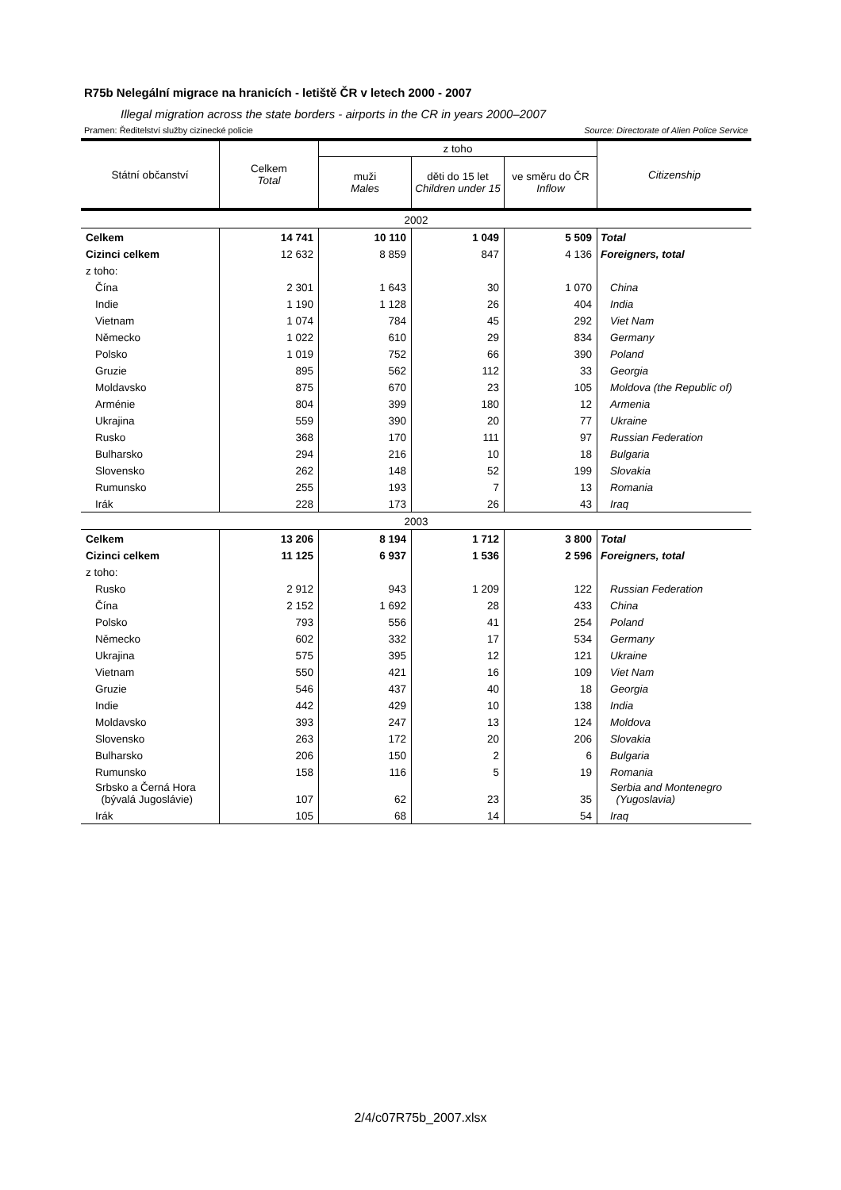R75b Nelegální migrace na hranicích - letiště ČR v letech 2000 - 2007
Illegal migration across the state borders - airports in the CR in years 2000–2007
Pramen: Ředitelství služby cizinecké policie Source: Directorate of Alien Police Service
| Státní občanství | Celkem Total | z toho | | | Citizenship |
| --- | --- | --- | --- | --- | --- |
| | | muži Males | děti do 15 let Children under 15 | ve směru do ČR Inflow | |
| 2002 | | | | | |
| Celkem | 14 741 | 10 110 | 1 049 | 5 509 | Total |
| Cizinci celkem | 12 632 | 8 859 | 847 | 4 136 | Foreigners, total |
| z toho: | | | | | |
| Čína | 2 301 | 1 643 | 30 | 1 070 | China |
| Indie | 1 190 | 1 128 | 26 | 404 | India |
| Vietnam | 1 074 | 784 | 45 | 292 | Viet Nam |
| Německo | 1 022 | 610 | 29 | 834 | Germany |
| Polsko | 1 019 | 752 | 66 | 390 | Poland |
| Gruzie | 895 | 562 | 112 | 33 | Georgia |
| Moldavsko | 875 | 670 | 23 | 105 | Moldova (the Republic of) |
| Arménie | 804 | 399 | 180 | 12 | Armenia |
| Ukrajina | 559 | 390 | 20 | 77 | Ukraine |
| Rusko | 368 | 170 | 111 | 97 | Russian Federation |
| Bulharsko | 294 | 216 | 10 | 18 | Bulgaria |
| Slovensko | 262 | 148 | 52 | 199 | Slovakia |
| Rumunsko | 255 | 193 | 7 | 13 | Romania |
| Irák | 228 | 173 | 26 | 43 | Iraq |
| 2003 | | | | | |
| Celkem | 13 206 | 8 194 | 1 712 | 3 800 | Total |
| Cizinci celkem | 11 125 | 6 937 | 1 536 | 2 596 | Foreigners, total |
| z toho: | | | | | |
| Rusko | 2 912 | 943 | 1 209 | 122 | Russian Federation |
| Čína | 2 152 | 1 692 | 28 | 433 | China |
| Polsko | 793 | 556 | 41 | 254 | Poland |
| Německo | 602 | 332 | 17 | 534 | Germany |
| Ukrajina | 575 | 395 | 12 | 121 | Ukraine |
| Vietnam | 550 | 421 | 16 | 109 | Viet Nam |
| Gruzie | 546 | 437 | 40 | 18 | Georgia |
| Indie | 442 | 429 | 10 | 138 | India |
| Moldavsko | 393 | 247 | 13 | 124 | Moldova |
| Slovensko | 263 | 172 | 20 | 206 | Slovakia |
| Bulharsko | 206 | 150 | 2 | 6 | Bulgaria |
| Rumunsko | 158 | 116 | 5 | 19 | Romania |
| Srbsko a Černá Hora (bývalá Jugoslávie) | 107 | 62 | 23 | 35 | Serbia and Montenegro (Yugoslavia) |
| Irák | 105 | 68 | 14 | 54 | Iraq |
2/4/c07R75b_2007.xlsx